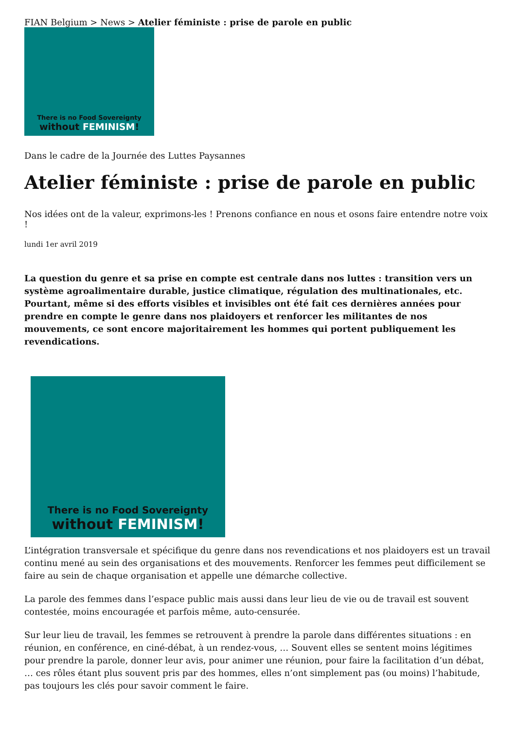FIAN Belgium > News > Atelier féministe : prise de parole en public
There is no Food Sovereignty
without FEMINISM!
Dans le cadre de la Journée des Luttes Paysannes
Atelier féministe : prise de parole en public
Nos idées ont de la valeur, exprimons-les ! Prenons confiance en nous et osons faire entendre notre voix !
lundi 1er avril 2019
La question du genre et sa prise en compte est centrale dans nos luttes : transition vers un système agroalimentaire durable, justice climatique, régulation des multinationales, etc. Pourtant, même si des efforts visibles et invisibles ont été fait ces dernières années pour prendre en compte le genre dans nos plaidoyers et renforcer les militantes de nos mouvements, ce sont encore majoritairement les hommes qui portent publiquement les revendications.
There is no Food Sovereignty
without FEMINISM!
L’intégration transversale et spécifique du genre dans nos revendications et nos plaidoyers est un travail continu mené au sein des organisations et des mouvements. Renforcer les femmes peut difficilement se faire au sein de chaque organisation et appelle une démarche collective.
La parole des femmes dans l’espace public mais aussi dans leur lieu de vie ou de travail est souvent contestée, moins encouragée et parfois même, auto-censurée.
Sur leur lieu de travail, les femmes se retrouvent à prendre la parole dans différentes situations : en réunion, en conférence, en ciné-débat, à un rendez-vous, … Souvent elles se sentent moins légitimes pour prendre la parole, donner leur avis, pour animer une réunion, pour faire la facilitation d’un débat, … ces rôles étant plus souvent pris par des hommes, elles n’ont simplement pas (ou moins) l’habitude, pas toujours les clés pour savoir comment le faire.